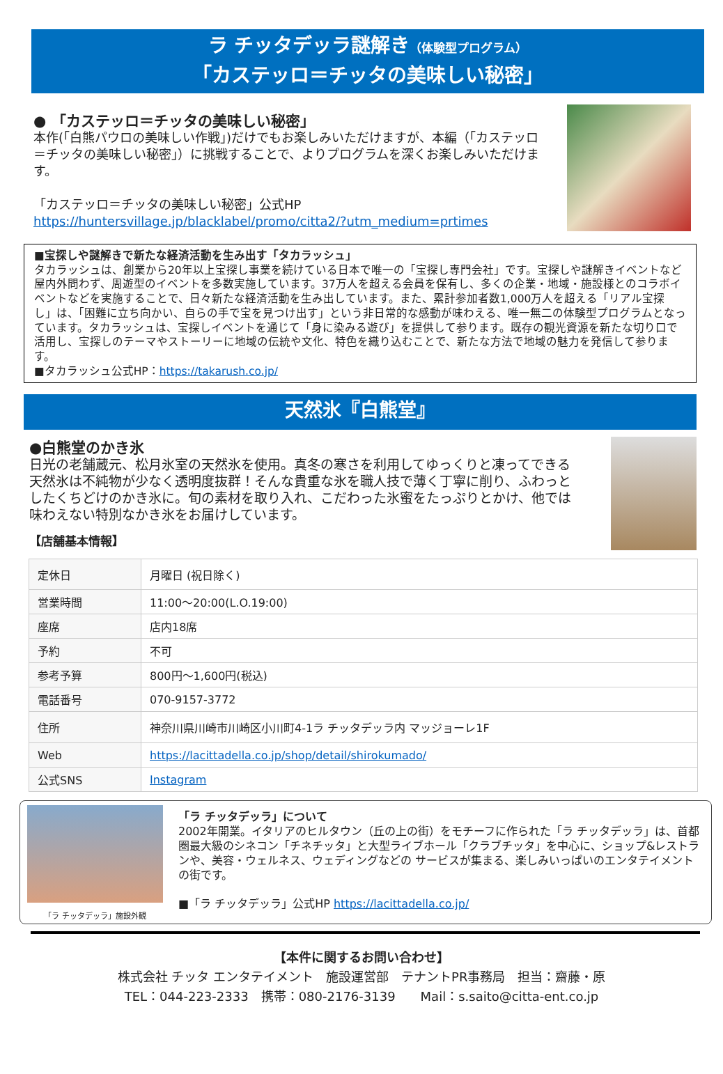ラ チッタデッラ謎解き（体験型プログラム）
「カステッロ＝チッタの美味しい秘密」
● 「カステッロ＝チッタの美味しい秘密」
本作(「白熊パウロの美味しい作戦」)だけでもお楽しみいただけますが、本編（「カステッロ＝チッタの美味しい秘密」）に挑戦することで、よりプログラムを深くお楽しみいただけます。
「カステッロ＝チッタの美味しい秘密」公式HP
https://huntersvillage.jp/blacklabel/promo/citta2/?utm_medium=prtimes
■宝探しや謎解きで新たな経済活動を生み出す「タカラッシュ」
タカラッシュは、創業から20年以上宝探し事業を続けている日本で唯一の「宝探し専門会社」です。宝探しや謎解きイベントなど屋内外問わず、周遊型のイベントを多数実施しています。37万人を超える会員を保有し、多くの企業・地域・施設様とのコラボイベントなどを実施することで、日々新たな経済活動を生み出しています。また、累計参加者数1,000万人を超える「リアル宝探し」は、「困難に立ち向かい、自らの手で宝を見つけ出す」という非日常的な感動が味わえる、唯一無二の体験型プログラムとなっています。タカラッシュは、宝探しイベントを通じて「身に染みる遊び」を提供して参ります。既存の観光資源を新たな切り口で活用し、宝探しのテーマやストーリーに地域の伝統や文化、特色を織り込むことで、新たな方法で地域の魅力を発信して参ります。
■タカラッシュ公式HP：https://takarush.co.jp/
天然氷『白熊堂』
●白熊堂のかき氷
日光の老舗蔵元、松月氷室の天然氷を使用。真冬の寒さを利用してゆっくりと凍ってできる天然氷は不純物が少なく透明度抜群！そんな貴重な氷を職人技で薄く丁寧に削り、ふわっとしたくちどけのかき氷に。旬の素材を取り入れ、こだわった氷蜜をたっぷりとかけ、他では味わえない特別なかき氷をお届けしています。
【店舗基本情報】
| 定休日 | 月曜日 (祝日除く) |
| 営業時間 | 11:00～20:00(L.O.19:00) |
| 座席 | 店内18席 |
| 予約 | 不可 |
| 参考予算 | 800円～1,600円(税込) |
| 電話番号 | 070-9157-3772 |
| 住所 | 神奈川県川崎市川崎区小川町4-1ラ チッタデッラ内 マッジョーレ1F |
| Web | https://lacittadella.co.jp/shop/detail/shirokumado/ |
| 公式SNS | Instagram |
「ラ チッタデッラ」施設外観
「ラ チッタデッラ」について
2002年開業。イタリアのヒルタウン（丘の上の街）をモチーフに作られた「ラ チッタデッラ」は、首都圏最大級のシネコン「チネチッタ」と大型ライブホール「クラブチッタ」を中心に、ショップ&レストランや、美容・ウェルネス、ウェディングなどの サービスが集まる、楽しみいっぱいのエンタテイメントの街です。
■「ラ チッタデッラ」公式HP https://lacittadella.co.jp/
【本件に関するお問い合わせ】
株式会社 チッタ エンタテイメント　施設運営部　テナントPR事務局　担当：齋藤・原
TEL：044-223-2333　携帯：080-2176-3139　　Mail：s.saito@citta-ent.co.jp